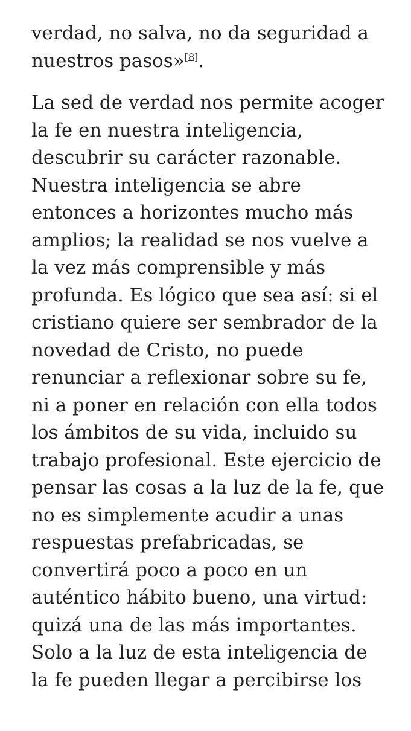verdad, no salva, no da seguridad a nuestros pasos»<sup>[8]</sup>.
La sed de verdad nos permite acoger la fe en nuestra inteligencia, descubrir su carácter razonable. Nuestra inteligencia se abre entonces a horizontes mucho más amplios; la realidad se nos vuelve a la vez más comprensible y más profunda. Es lógico que sea así: si el cristiano quiere ser sembrador de la novedad de Cristo, no puede renunciar a reflexionar sobre su fe, ni a poner en relación con ella todos los ámbitos de su vida, incluido su trabajo profesional. Este ejercicio de pensar las cosas a la luz de la fe, que no es simplemente acudir a unas respuestas prefabricadas, se convertirá poco a poco en un auténtico hábito bueno, una virtud: quizá una de las más importantes. Solo a la luz de esta inteligencia de la fe pueden llegar a percibirse los